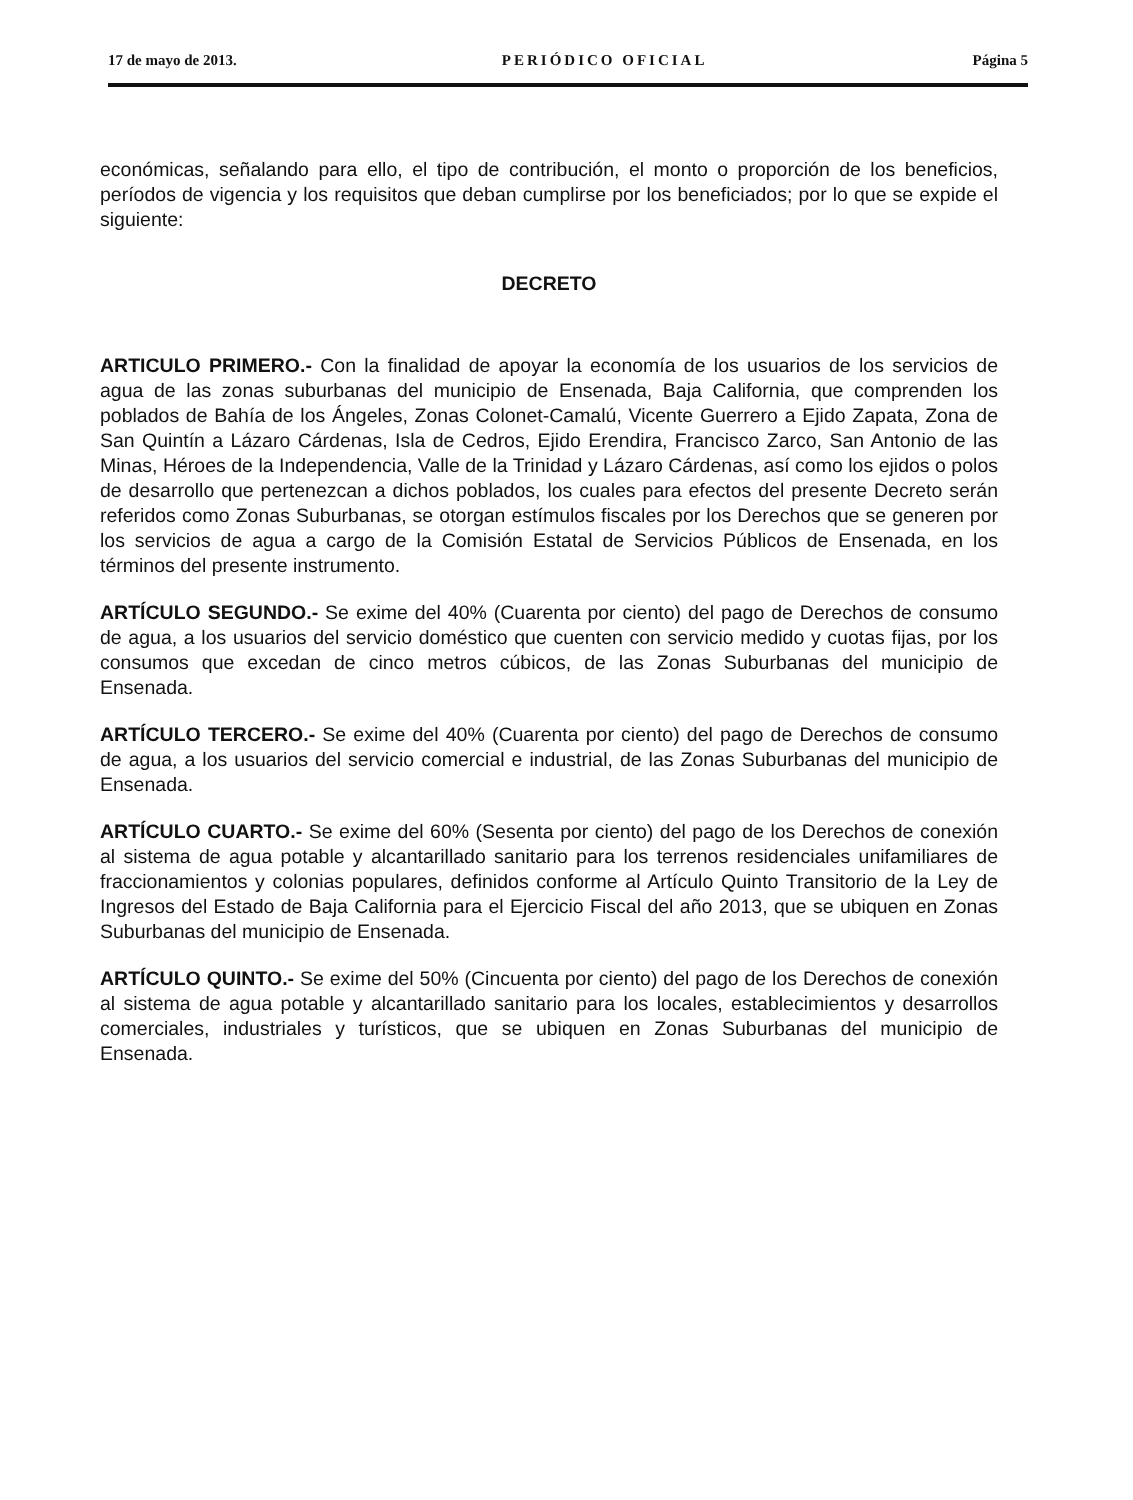17 de mayo de 2013. PERIÓDICO OFICIAL Página 5
económicas, señalando para ello, el tipo de contribución, el monto o proporción de los beneficios, períodos de vigencia y los requisitos que deban cumplirse por los beneficiados; por lo que se expide el siguiente:
DECRETO
ARTICULO PRIMERO.- Con la finalidad de apoyar la economía de los usuarios de los servicios de agua de las zonas suburbanas del municipio de Ensenada, Baja California, que comprenden los poblados de Bahía de los Ángeles, Zonas Colonet-Camalú, Vicente Guerrero a Ejido Zapata, Zona de San Quintín a Lázaro Cárdenas, Isla de Cedros, Ejido Erendira, Francisco Zarco, San Antonio de las Minas, Héroes de la Independencia, Valle de la Trinidad y Lázaro Cárdenas, así como los ejidos o polos de desarrollo que pertenezcan a dichos poblados, los cuales para efectos del presente Decreto serán referidos como Zonas Suburbanas, se otorgan estímulos fiscales por los Derechos que se generen por los servicios de agua a cargo de la Comisión Estatal de Servicios Públicos de Ensenada, en los términos del presente instrumento.
ARTÍCULO SEGUNDO.- Se exime del 40% (Cuarenta por ciento) del pago de Derechos de consumo de agua, a los usuarios del servicio doméstico que cuenten con servicio medido y cuotas fijas, por los consumos que excedan de cinco metros cúbicos, de las Zonas Suburbanas del municipio de Ensenada.
ARTÍCULO TERCERO.- Se exime del 40% (Cuarenta por ciento) del pago de Derechos de consumo de agua, a los usuarios del servicio comercial e industrial, de las Zonas Suburbanas del municipio de Ensenada.
ARTÍCULO CUARTO.- Se exime del 60% (Sesenta por ciento) del pago de los Derechos de conexión al sistema de agua potable y alcantarillado sanitario para los terrenos residenciales unifamiliares de fraccionamientos y colonias populares, definidos conforme al Artículo Quinto Transitorio de la Ley de Ingresos del Estado de Baja California para el Ejercicio Fiscal del año 2013, que se ubiquen en Zonas Suburbanas del municipio de Ensenada.
ARTÍCULO QUINTO.- Se exime del 50% (Cincuenta por ciento) del pago de los Derechos de conexión al sistema de agua potable y alcantarillado sanitario para los locales, establecimientos y desarrollos comerciales, industriales y turísticos, que se ubiquen en Zonas Suburbanas del municipio de Ensenada.